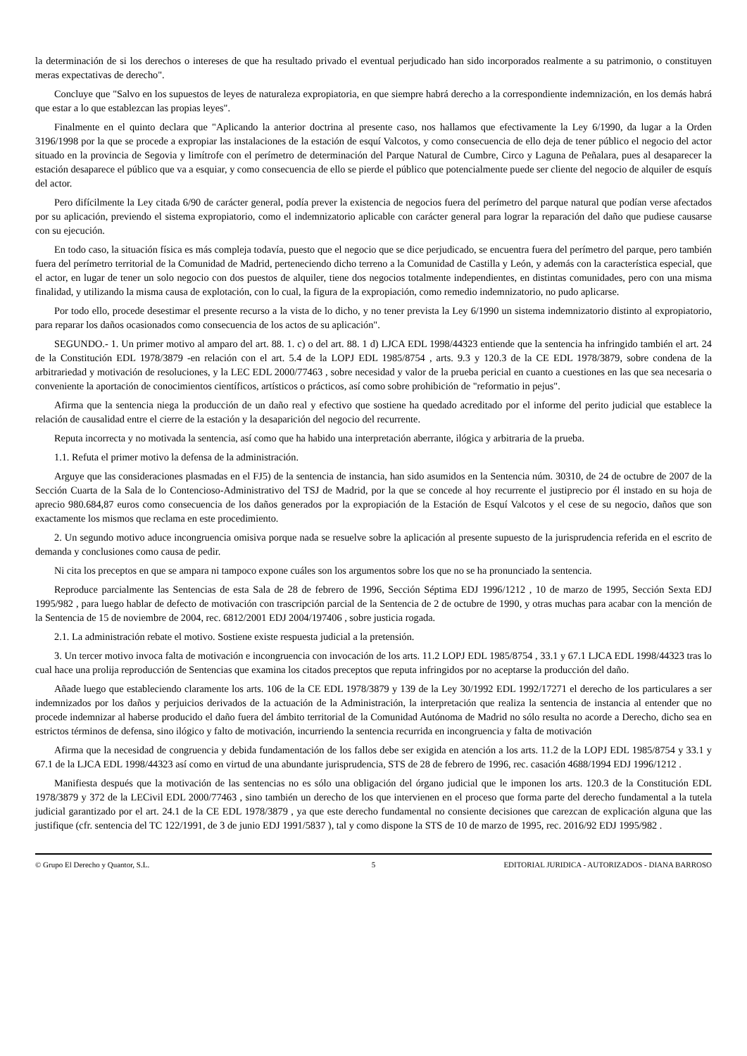la determinación de si los derechos o intereses de que ha resultado privado el eventual perjudicado han sido incorporados realmente a su patrimonio, o constituyen meras expectativas de derecho".
Concluye que "Salvo en los supuestos de leyes de naturaleza expropiatoria, en que siempre habrá derecho a la correspondiente indemnización, en los demás habrá que estar a lo que establezcan las propias leyes".
Finalmente en el quinto declara que "Aplicando la anterior doctrina al presente caso, nos hallamos que efectivamente la Ley 6/1990, da lugar a la Orden 3196/1998 por la que se procede a expropiar las instalaciones de la estación de esquí Valcotos, y como consecuencia de ello deja de tener público el negocio del actor situado en la provincia de Segovia y limítrofe con el perímetro de determinación del Parque Natural de Cumbre, Circo y Laguna de Peñalara, pues al desaparecer la estación desaparece el público que va a esquiar, y como consecuencia de ello se pierde el público que potencialmente puede ser cliente del negocio de alquiler de esquís del actor.
Pero difícilmente la Ley citada 6/90 de carácter general, podía prever la existencia de negocios fuera del perímetro del parque natural que podían verse afectados por su aplicación, previendo el sistema expropiatorio, como el indemnizatorio aplicable con carácter general para lograr la reparación del daño que pudiese causarse con su ejecución.
En todo caso, la situación física es más compleja todavía, puesto que el negocio que se dice perjudicado, se encuentra fuera del perímetro del parque, pero también fuera del perímetro territorial de la Comunidad de Madrid, perteneciendo dicho terreno a la Comunidad de Castilla y León, y además con la característica especial, que el actor, en lugar de tener un solo negocio con dos puestos de alquiler, tiene dos negocios totalmente independientes, en distintas comunidades, pero con una misma finalidad, y utilizando la misma causa de explotación, con lo cual, la figura de la expropiación, como remedio indemnizatorio, no pudo aplicarse.
Por todo ello, procede desestimar el presente recurso a la vista de lo dicho, y no tener prevista la Ley 6/1990 un sistema indemnizatorio distinto al expropiatorio, para reparar los daños ocasionados como consecuencia de los actos de su aplicación".
SEGUNDO.- 1. Un primer motivo al amparo del art. 88. 1. c) o del art. 88. 1 d) LJCA EDL 1998/44323 entiende que la sentencia ha infringido también el art. 24 de la Constitución EDL 1978/3879 -en relación con el art. 5.4 de la LOPJ EDL 1985/8754 , arts. 9.3 y 120.3 de la CE EDL 1978/3879, sobre condena de la arbitrariedad y motivación de resoluciones, y la LEC EDL 2000/77463 , sobre necesidad y valor de la prueba pericial en cuanto a cuestiones en las que sea necesaria o conveniente la aportación de conocimientos científicos, artísticos o prácticos, así como sobre prohibición de "reformatio in pejus".
Afirma que la sentencia niega la producción de un daño real y efectivo que sostiene ha quedado acreditado por el informe del perito judicial que establece la relación de causalidad entre el cierre de la estación y la desaparición del negocio del recurrente.
Reputa incorrecta y no motivada la sentencia, así como que ha habido una interpretación aberrante, ilógica y arbitraria de la prueba.
1.1. Refuta el primer motivo la defensa de la administración.
Arguye que las consideraciones plasmadas en el FJ5) de la sentencia de instancia, han sido asumidos en la Sentencia núm. 30310, de 24 de octubre de 2007 de la Sección Cuarta de la Sala de lo Contencioso-Administrativo del TSJ de Madrid, por la que se concede al hoy recurrente el justiprecio por él instado en su hoja de aprecio 980.684,87 euros como consecuencia de los daños generados por la expropiación de la Estación de Esquí Valcotos y el cese de su negocio, daños que son exactamente los mismos que reclama en este procedimiento.
2. Un segundo motivo aduce incongruencia omisiva porque nada se resuelve sobre la aplicación al presente supuesto de la jurisprudencia referida en el escrito de demanda y conclusiones como causa de pedir.
Ni cita los preceptos en que se ampara ni tampoco expone cuáles son los argumentos sobre los que no se ha pronunciado la sentencia.
Reproduce parcialmente las Sentencias de esta Sala de 28 de febrero de 1996, Sección Séptima EDJ 1996/1212 , 10 de marzo de 1995, Sección Sexta EDJ 1995/982 , para luego hablar de defecto de motivación con trascripción parcial de la Sentencia de 2 de octubre de 1990, y otras muchas para acabar con la mención de la Sentencia de 15 de noviembre de 2004, rec. 6812/2001 EDJ 2004/197406 , sobre justicia rogada.
2.1. La administración rebate el motivo. Sostiene existe respuesta judicial a la pretensión.
3. Un tercer motivo invoca falta de motivación e incongruencia con invocación de los arts. 11.2 LOPJ EDL 1985/8754 , 33.1 y 67.1 LJCA EDL 1998/44323 tras lo cual hace una prolija reproducción de Sentencias que examina los citados preceptos que reputa infringidos por no aceptarse la producción del daño.
Añade luego que estableciendo claramente los arts. 106 de la CE EDL 1978/3879 y 139 de la Ley 30/1992 EDL 1992/17271 el derecho de los particulares a ser indemnizados por los daños y perjuicios derivados de la actuación de la Administración, la interpretación que realiza la sentencia de instancia al entender que no procede indemnizar al haberse producido el daño fuera del ámbito territorial de la Comunidad Autónoma de Madrid no sólo resulta no acorde a Derecho, dicho sea en estrictos términos de defensa, sino ilógico y falto de motivación, incurriendo la sentencia recurrida en incongruencia y falta de motivación
Afirma que la necesidad de congruencia y debida fundamentación de los fallos debe ser exigida en atención a los arts. 11.2 de la LOPJ EDL 1985/8754 y 33.1 y 67.1 de la LJCA EDL 1998/44323 así como en virtud de una abundante jurisprudencia, STS de 28 de febrero de 1996, rec. casación 4688/1994 EDJ 1996/1212 .
Manifiesta después que la motivación de las sentencias no es sólo una obligación del órgano judicial que le imponen los arts. 120.3 de la Constitución EDL 1978/3879 y 372 de la LECivil EDL 2000/77463 , sino también un derecho de los que intervienen en el proceso que forma parte del derecho fundamental a la tutela judicial garantizado por el art. 24.1 de la CE EDL 1978/3879 , ya que este derecho fundamental no consiente decisiones que carezcan de explicación alguna que las justifique (cfr. sentencia del TC 122/1991, de 3 de junio EDJ 1991/5837 ), tal y como dispone la STS de 10 de marzo de 1995, rec. 2016/92 EDJ 1995/982 .
© Grupo El Derecho y Quantor, S.L.
5 EDITORIAL JURIDICA - AUTORIZADOS - DIANA BARROSO